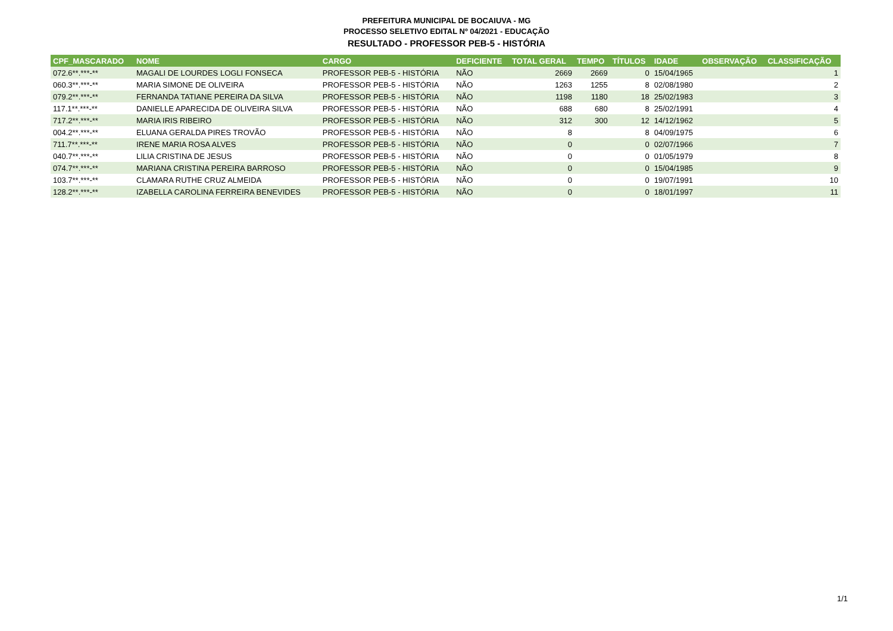PREFEITURA MUNICIPAL DE BOCAIUVA - MG
PROCESSO SELETIVO EDITAL Nº 04/2021 - EDUCAÇÃO
RESULTADO - PROFESSOR PEB-5 - HISTÓRIA
| CPF_MASCARADO | NOME | CARGO | DEFICIENTE | TOTAL GERAL | TEMPO | TÍTULOS | IDADE | OBSERVAÇÃO | CLASSIFICAÇÃO |
| --- | --- | --- | --- | --- | --- | --- | --- | --- | --- |
| 072.6**.***-** | MAGALI DE LOURDES LOGLI FONSECA | PROFESSOR PEB-5 - HISTÓRIA | NÃO | 2669 | 2669 | 0 | 15/04/1965 | | 1 |
| 060.3**.***-** | MARIA SIMONE DE OLIVEIRA | PROFESSOR PEB-5 - HISTÓRIA | NÃO | 1263 | 1255 | 8 | 02/08/1980 | | 2 |
| 079.2**.***-** | FERNANDA TATIANE PEREIRA DA SILVA | PROFESSOR PEB-5 - HISTÓRIA | NÃO | 1198 | 1180 | 18 | 25/02/1983 | | 3 |
| 117.1**.***-** | DANIELLE APARECIDA DE OLIVEIRA SILVA | PROFESSOR PEB-5 - HISTÓRIA | NÃO | 688 | 680 | 8 | 25/02/1991 | | 4 |
| 717.2**.***-** | MARIA IRIS RIBEIRO | PROFESSOR PEB-5 - HISTÓRIA | NÃO | 312 | 300 | 12 | 14/12/1962 | | 5 |
| 004.2**.***-** | ELUANA GERALDA PIRES TROVÃO | PROFESSOR PEB-5 - HISTÓRIA | NÃO | 8 | | 8 | 04/09/1975 | | 6 |
| 711.7**.***-** | IRENE MARIA ROSA ALVES | PROFESSOR PEB-5 - HISTÓRIA | NÃO | 0 | | 0 | 02/07/1966 | | 7 |
| 040.7**.***-** | LILIA CRISTINA DE JESUS | PROFESSOR PEB-5 - HISTÓRIA | NÃO | 0 | | 0 | 01/05/1979 | | 8 |
| 074.7**.***-** | MARIANA CRISTINA PEREIRA BARROSO | PROFESSOR PEB-5 - HISTÓRIA | NÃO | 0 | | 0 | 15/04/1985 | | 9 |
| 103.7**.***-** | CLAMARA RUTHE CRUZ ALMEIDA | PROFESSOR PEB-5 - HISTÓRIA | NÃO | 0 | | 0 | 19/07/1991 | | 10 |
| 128.2**.***-** | IZABELLA CAROLINA FERREIRA BENEVIDES | PROFESSOR PEB-5 - HISTÓRIA | NÃO | 0 | | 0 | 18/01/1997 | | 11 |
1/1